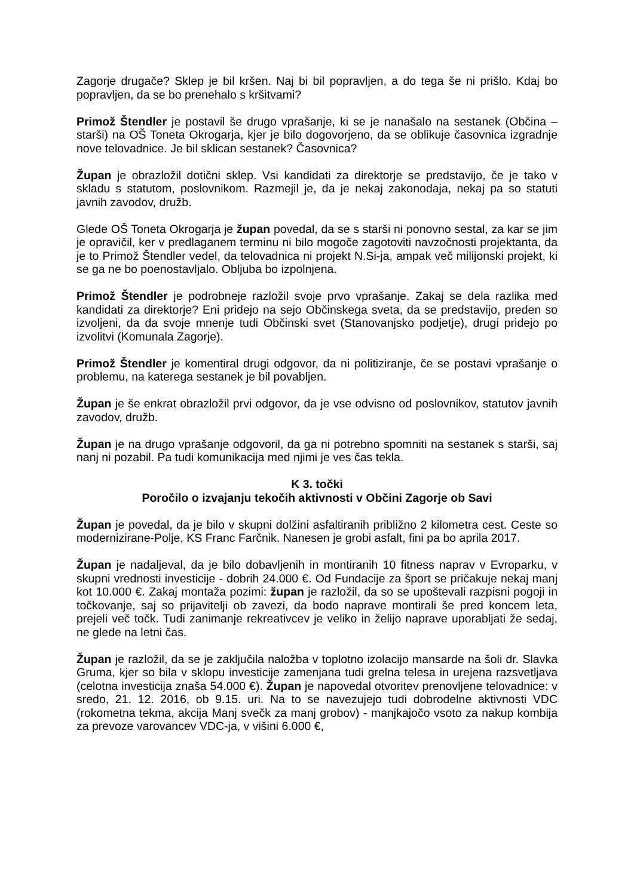Zagorje drugače? Sklep je bil kršen. Naj bi bil popravljen, a do tega še ni prišlo. Kdaj bo popravljen, da se bo prenehalo s kršitvami?
Primož Štendler je postavil še drugo vprašanje, ki se je nanašalo na sestanek (Občina – starši) na OŠ Toneta Okrogarja, kjer je bilo dogovorjeno, da se oblikuje časovnica izgradnje nove telovadnice. Je bil sklican sestanek? Časovnica?
Župan je obrazložil dotični sklep. Vsi kandidati za direktorje se predstavijo, če je tako v skladu s statutom, poslovnikom. Razmejil je, da je nekaj zakonodaja, nekaj pa so statuti javnih zavodov, družb.
Glede OŠ Toneta Okrogarja je župan povedal, da se s starši ni ponovno sestal, za kar se jim je opravičil, ker v predlaganem terminu ni bilo mogoče zagotoviti navzočnosti projektanta, da je to Primož Štendler vedel, da telovadnica ni projekt N.Si-ja, ampak več milijonski projekt, ki se ga ne bo poenostavljalo. Obljuba bo izpolnjena.
Primož Štendler je podrobneje razložil svoje prvo vprašanje. Zakaj se dela razlika med kandidati za direktorje? Eni pridejo na sejo Občinskega sveta, da se predstavijo, preden so izvoljeni, da da svoje mnenje tudi Občinski svet (Stanovanjsko podjetje), drugi pridejo po izvolitvi (Komunala Zagorje).
Primož Štendler je komentiral drugi odgovor, da ni politiziranje, če se postavi vprašanje o problemu, na katerega sestanek je bil povabljen.
Župan je še enkrat obrazložil prvi odgovor, da je vse odvisno od poslovnikov, statutov javnih zavodov, družb.
Župan je na drugo vprašanje odgovoril, da ga ni potrebno spomniti na sestanek s starši, saj nanj ni pozabil. Pa tudi komunikacija med njimi je ves čas tekla.
K 3. točki
Poročilo o izvajanju tekočih aktivnosti v Občini Zagorje ob Savi
Župan je povedal, da je bilo v skupni dolžini asfaltiranih približno 2 kilometra cest. Ceste so modernizirane-Polje, KS Franc Farčnik. Nanesen je grobi asfalt, fini pa bo aprila 2017.
Župan je nadaljeval, da je bilo dobavljenih in montiranih 10 fitness naprav v Evroparku, v skupni vrednosti investicije - dobrih 24.000 €. Od Fundacije za šport se pričakuje nekaj manj kot 10.000 €. Zakaj montaža pozimi: župan je razložil, da so se upoštevali razpisni pogoji in točkovanje, saj so prijavitelji ob zavezi, da bodo naprave montirali še pred koncem leta, prejeli več točk. Tudi zanimanje rekreativcev je veliko in želijo naprave uporabljati že sedaj, ne glede na letni čas.
Župan je razložil, da se je zaključila naložba v toplotno izolacijo mansarde na šoli dr. Slavka Gruma, kjer so bila v sklopu investicije zamenjana tudi grelna telesa in urejena razsvetljava (celotna investicija znaša 54.000 €). Župan je napovedal otvoritev prenovljene telovadnice: v sredo, 21. 12. 2016, ob 9.15. uri. Na to se navezujejo tudi dobrodelne aktivnosti VDC (rokometna tekma, akcija Manj svečk za manj grobov) - manjkajočo vsoto za nakup kombija za prevoze varovancev VDC-ja, v višini 6.000 €,